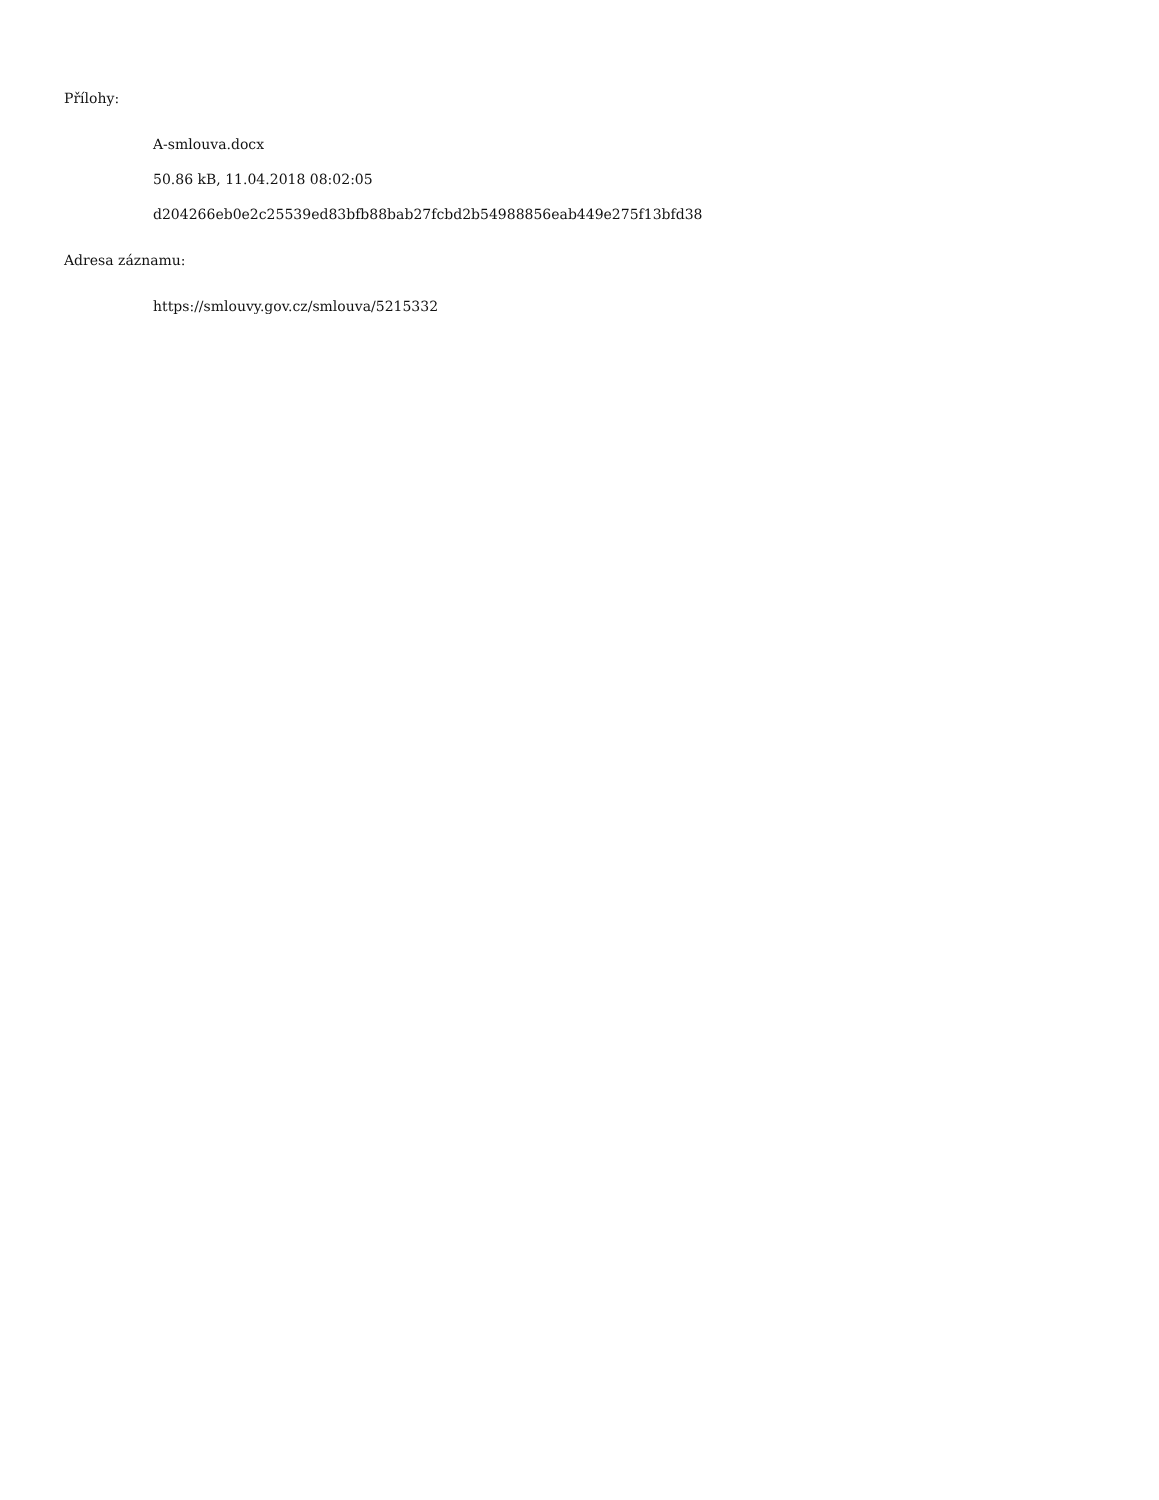Přílohy:
A-smlouva.docx
50.86 kB, 11.04.2018 08:02:05
d204266eb0e2c25539ed83bfb88bab27fcbd2b54988856eab449e275f13bfd38
Adresa záznamu:
https://smlouvy.gov.cz/smlouva/5215332